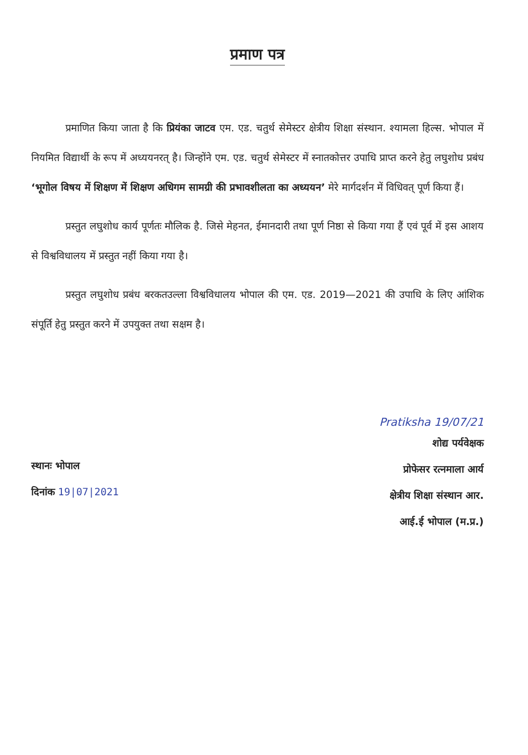प्रमाण पत्र
प्रमाणित किया जाता है कि प्रियंका जाटव एम. एड. चतुर्थ सेमेस्टर क्षेत्रीय शिक्षा संस्थान. श्यामला हिल्स. भोपाल में नियमित विद्यार्थी के रूप में अध्ययनरत् है। जिन्होंने एम. एड. चतुर्थ सेमेस्टर में स्नातकोत्तर उपाधि प्राप्त करने हेतु लघुशोध प्रबंध ‘भूगोल विषय में शिक्षण में शिक्षण अधिगम सामग्री की प्रभावशीलता का अध्ययन’ मेरे मार्गदर्शन में विधिवत् पूर्ण किया हैं।
प्रस्तुत लघुशोध कार्य पूर्णतः मौलिक है. जिसे मेहनत, ईमानदारी तथा पूर्ण निष्ठा से किया गया हैं एवं पूर्व में इस आशय से विश्वविधालय में प्रस्तुत नहीं किया गया है।
प्रस्तुत लघुशोध प्रबंध बरकतउल्ला विश्वविधालय भोपाल की एम. एड. 2019—2021 की उपाधि के लिए आंशिक संपूर्ति हेतु प्रस्तुत करने में उपयुक्त तथा सक्षम है।
स्थानः भोपाल
दिनांक 19|07|2021
Pratiksha 19/07/21
शोद्य पर्यवेक्षक
प्रोफेसर रत्नमाला आर्य
क्षेत्रीय शिक्षा संस्थान आर.
आई.ई भोपाल (म.प्र.)